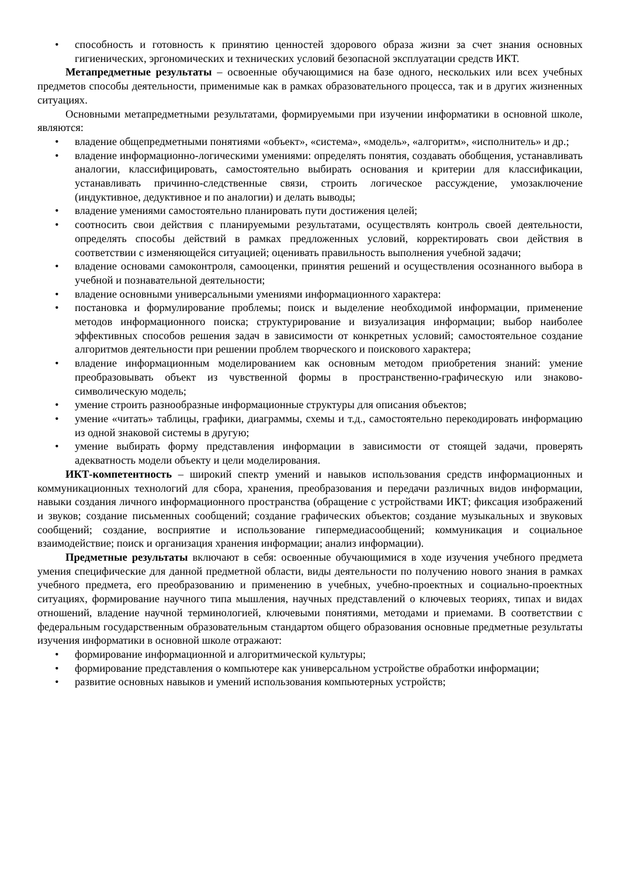• способность и готовность к принятию ценностей здорового образа жизни за счет знания основных гигиенических, эргономических и технических условий безопасной эксплуатации средств ИКТ.
Метапредметные результаты – освоенные обучающимися на базе одного, нескольких или всех учебных предметов способы деятельности, применимые как в рамках образовательного процесса, так и в других жизненных ситуациях.
Основными метапредметными результатами, формируемыми при изучении информатики в основной школе, являются:
• владение общепредметными понятиями «объект», «система», «модель», «алгоритм», «исполнитель» и др.;
• владение информационно-логическими умениями: определять понятия, создавать обобщения, устанавливать аналогии, классифицировать, самостоятельно выбирать основания и критерии для классификации, устанавливать причинно-следственные связи, строить логическое рассуждение, умозаключение (индуктивное, дедуктивное и по аналогии) и делать выводы;
• владение умениями самостоятельно планировать пути достижения целей;
• соотносить свои действия с планируемыми результатами, осуществлять контроль своей деятельности, определять способы действий в рамках предложенных условий, корректировать свои действия в соответствии с изменяющейся ситуацией; оценивать правильность выполнения учебной задачи;
• владение основами самоконтроля, самооценки, принятия решений и осуществления осознанного выбора в учебной и познавательной деятельности;
• владение основными универсальными умениями информационного характера:
• постановка и формулирование проблемы; поиск и выделение необходимой информации, применение методов информационного поиска; структурирование и визуализация информации; выбор наиболее эффективных способов решения задач в зависимости от конкретных условий; самостоятельное создание алгоритмов деятельности при решении проблем творческого и поискового характера;
• владение информационным моделированием как основным методом приобретения знаний: умение преобразовывать объект из чувственной формы в пространственно-графическую или знаково-символическую модель;
• умение строить разнообразные информационные структуры для описания объектов;
• умение «читать» таблицы, графики, диаграммы, схемы и т.д., самостоятельно перекодировать информацию из одной знаковой системы в другую;
• умение выбирать форму представления информации в зависимости от стоящей задачи, проверять адекватность модели объекту и цели моделирования.
ИКТ-компетентность – широкий спектр умений и навыков использования средств информационных и коммуникационных технологий для сбора, хранения, преобразования и передачи различных видов информации, навыки создания личного информационного пространства (обращение с устройствами ИКТ; фиксация изображений и звуков; создание письменных сообщений; создание графических объектов; создание музыкальных и звуковых сообщений; создание, восприятие и использование гипермедиасообщений; коммуникация и социальное взаимодействие; поиск и организация хранения информации; анализ информации).
Предметные результаты включают в себя: освоенные обучающимися в ходе изучения учебного предмета умения специфические для данной предметной области, виды деятельности по получению нового знания в рамках учебного предмета, его преобразованию и применению в учебных, учебно-проектных и социально-проектных ситуациях, формирование научного типа мышления, научных представлений о ключевых теориях, типах и видах отношений, владение научной терминологией, ключевыми понятиями, методами и приемами. В соответствии с федеральным государственным образовательным стандартом общего образования основные предметные результаты изучения информатики в основной школе отражают:
• формирование информационной и алгоритмической культуры;
• формирование представления о компьютере как универсальном устройстве обработки информации;
• развитие основных навыков и умений использования компьютерных устройств;